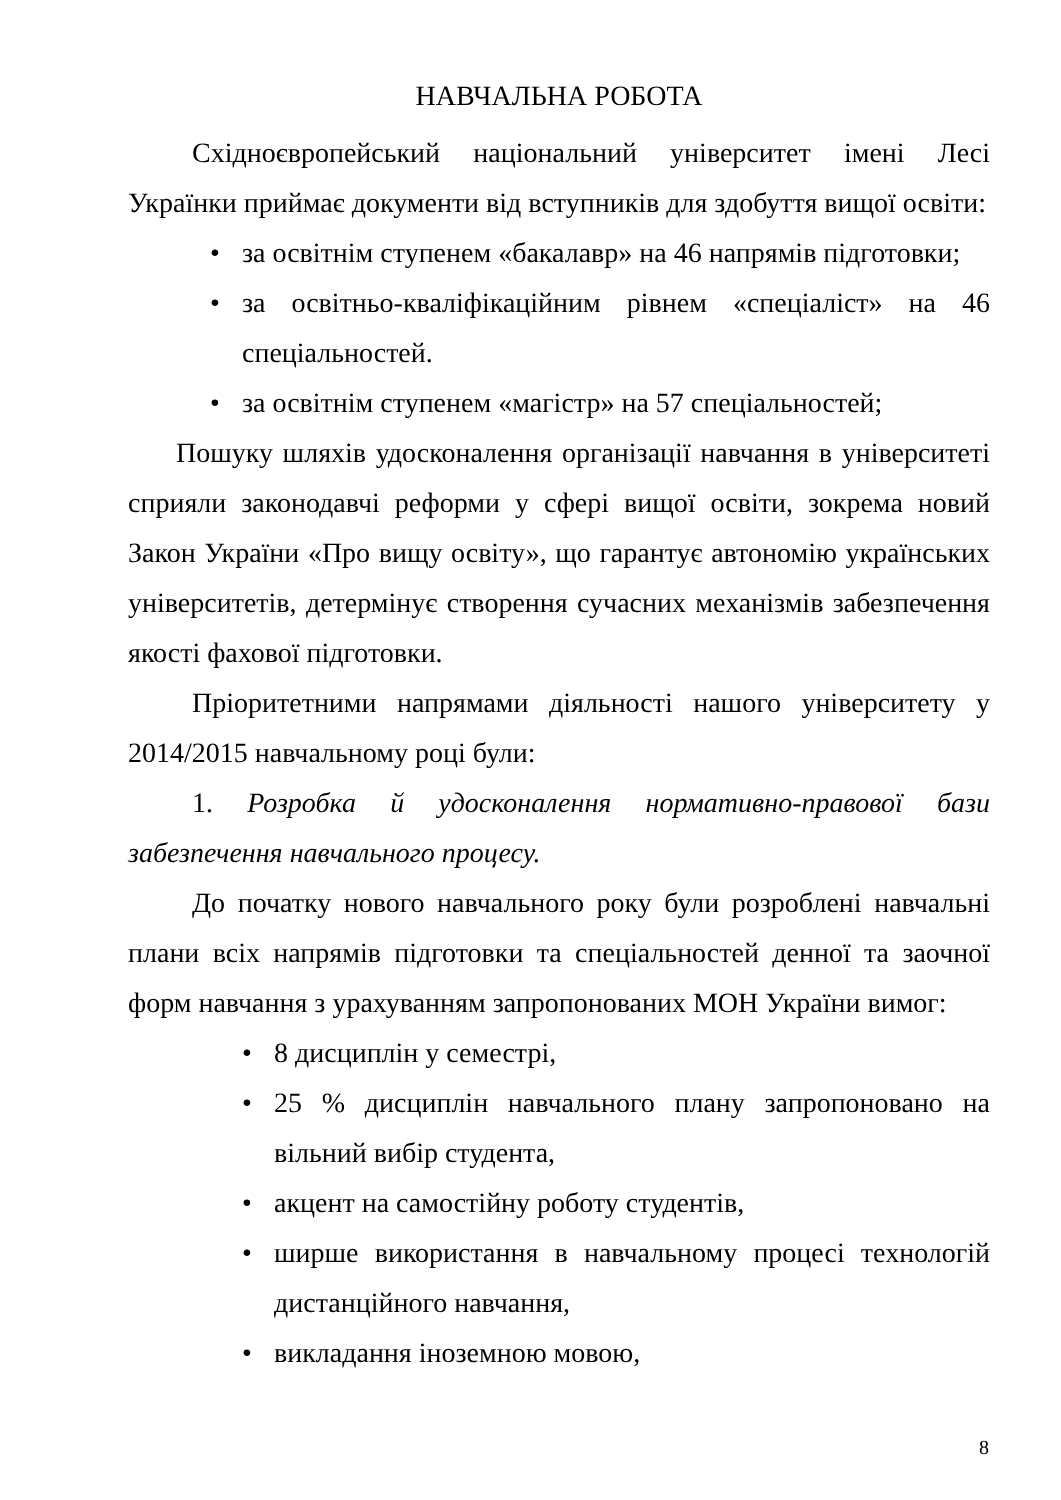НАВЧАЛЬНА РОБОТА
Східноєвропейський національний університет імені Лесі Українки приймає документи від вступників для здобуття вищої освіти:
• за освітнім ступенем «бакалавр» на 46 напрямів підготовки;
• за освітньо-кваліфікаційним рівнем «спеціаліст» на 46 спеціальностей.
• за освітнім ступенем «магістр» на 57 спеціальностей;
Пошуку шляхів удосконалення організації навчання в університеті сприяли законодавчі реформи у сфері вищої освіти, зокрема новий Закон України «Про вищу освіту», що гарантує автономію українських університетів, детермінує створення сучасних механізмів забезпечення якості фахової підготовки.
Пріоритетними напрямами діяльності нашого університету у 2014/2015 навчальному році були:
1. Розробка й удосконалення нормативно-правової бази забезпечення навчального процесу.
До початку нового навчального року були розроблені навчальні плани всіх напрямів підготовки та спеціальностей денної та заочної форм навчання з урахуванням запропонованих МОН України вимог:
• 8 дисциплін у семестрі,
• 25 % дисциплін навчального плану запропоновано на вільний вибір студента,
• акцент на самостійну роботу студентів,
• ширше використання в навчальному процесі технологій дистанційного навчання,
• викладання іноземною мовою,
8